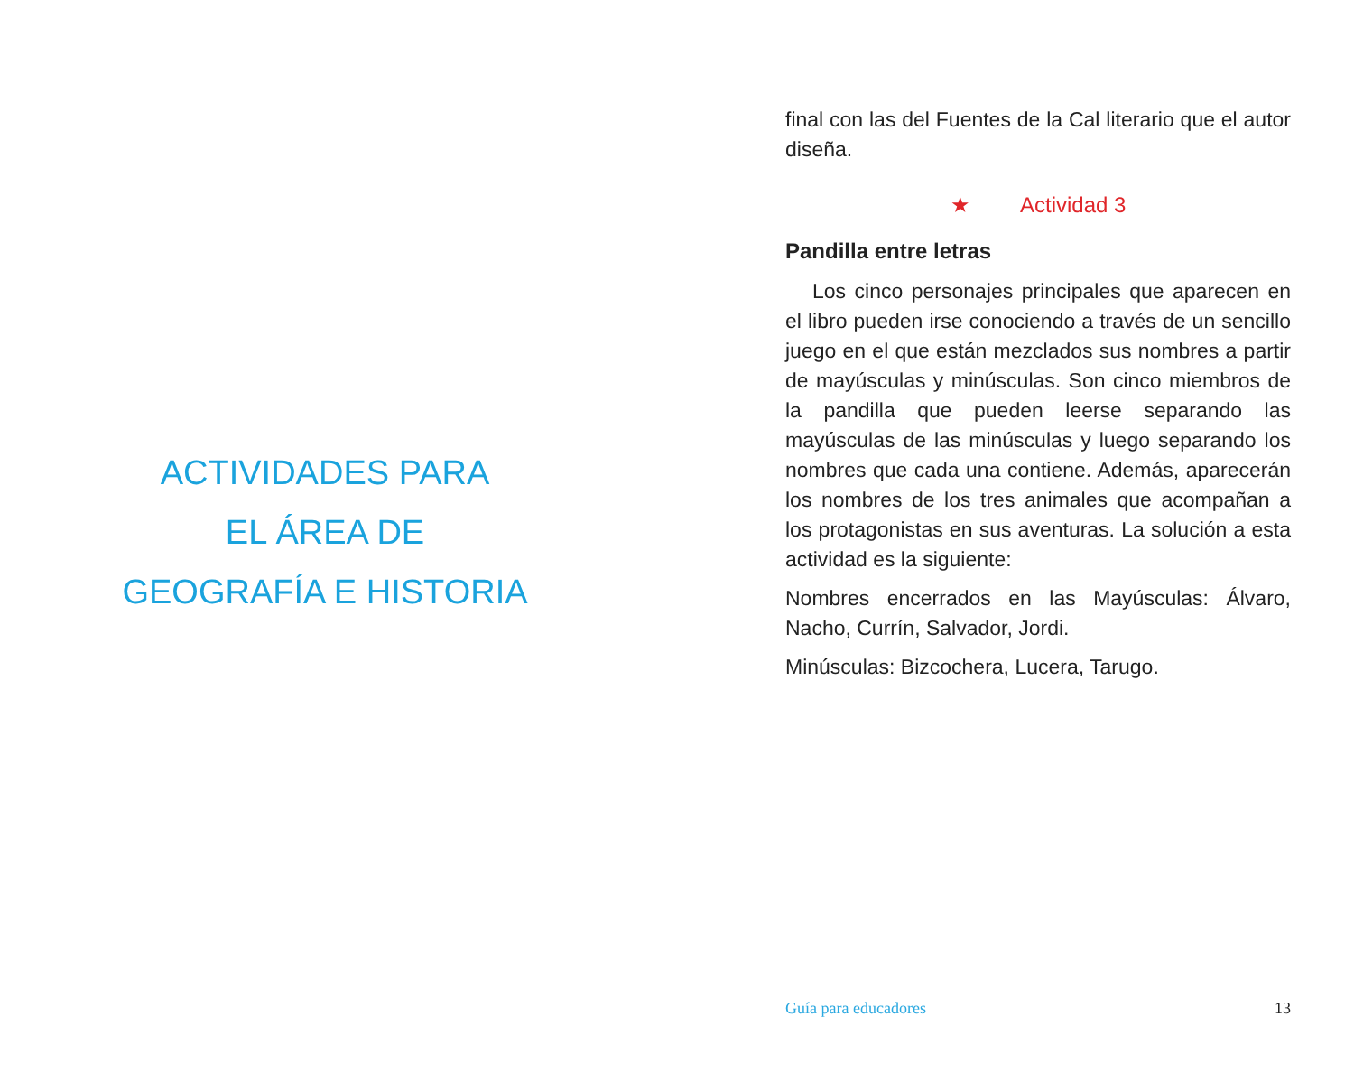ACTIVIDADES PARA
EL ÁREA DE
GEOGRAFÍA E HISTORIA
final con las del Fuentes de la Cal literario que el autor diseña.
★ Actividad 3
Pandilla entre letras
Los cinco personajes principales que aparecen en el libro pueden irse conociendo a través de un sencillo juego en el que están mezclados sus nombres a partir de mayúsculas y minúsculas. Son cinco miembros de la pandilla que pueden leerse separando las mayúsculas de las minúsculas y luego separando los nombres que cada una contiene. Además, aparecerán los nombres de los tres animales que acompañan a los protagonistas en sus aventuras. La solución a esta actividad es la siguiente:
Nombres encerrados en las Mayúsculas: Álvaro, Nacho, Currín, Salvador, Jordi.
Minúsculas: Bizcochera, Lucera, Tarugo.
Guía para educadores 13